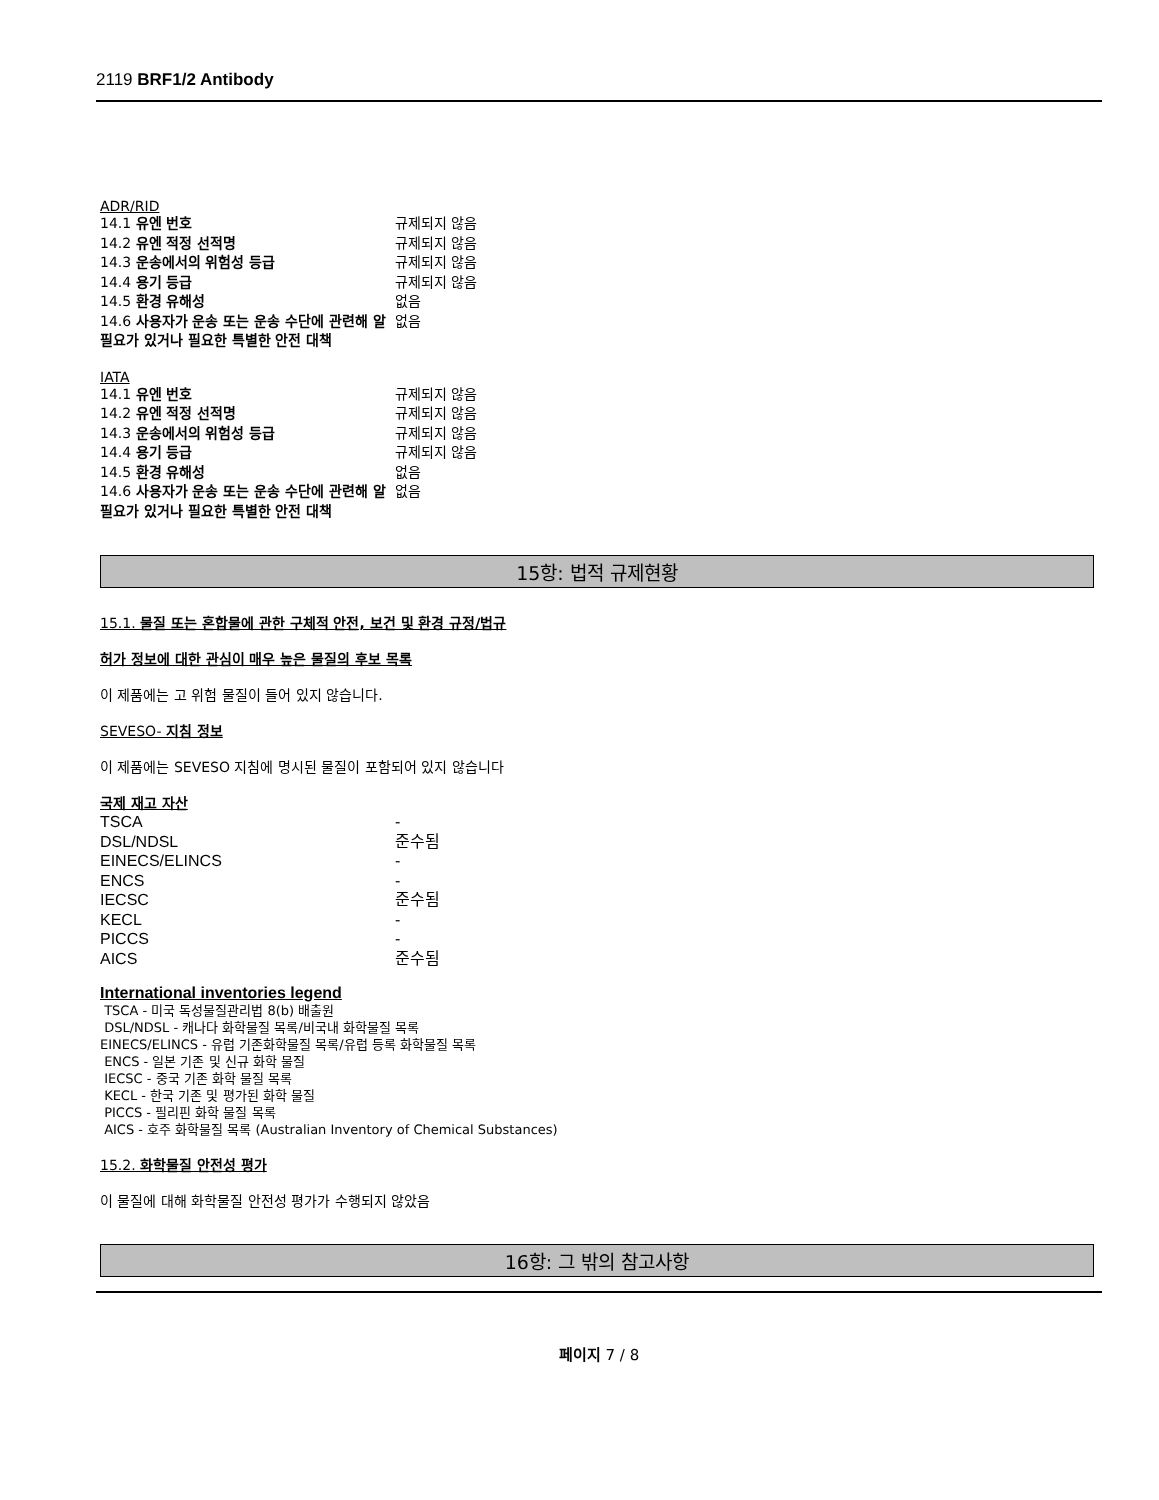2119 BRF1/2 Antibody
ADR/RID
| 14.1 유엔 번호 | 규제되지 않음 |
| 14.2 유엔 적정 선적명 | 규제되지 않음 |
| 14.3 운송에서의 위험성 등급 | 규제되지 않음 |
| 14.4 용기 등급 | 규제되지 않음 |
| 14.5 환경 유해성 | 없음 |
| 14.6 사용자가 운송 또는 운송 수단에 관련해 알 필요가 있거나 필요한 특별한 안전 대책 | 없음 |
IATA
| 14.1 유엔 번호 | 규제되지 않음 |
| 14.2 유엔 적정 선적명 | 규제되지 않음 |
| 14.3 운송에서의 위험성 등급 | 규제되지 않음 |
| 14.4 용기 등급 | 규제되지 않음 |
| 14.5 환경 유해성 | 없음 |
| 14.6 사용자가 운송 또는 운송 수단에 관련해 알 필요가 있거나 필요한 특별한 안전 대책 | 없음 |
15항: 법적 규제현황
15.1. 물질 또는 혼합물에 관한 구체적 안전, 보건 및 환경 규정/법규
허가 정보에 대한 관심이 매우 높은 물질의 후보 목록
이 제품에는 고 위험 물질이 들어 있지 않습니다.
SEVESO- 지침 정보
이 제품에는 SEVESO 지침에 명시된 물질이 포함되어 있지 않습니다
국제 재고 자산
| TSCA | - |
| DSL/NDSL | 준수됨 |
| EINECS/ELINCS | - |
| ENCS | - |
| IECSC | 준수됨 |
| KECL | - |
| PICCS | - |
| AICS | 준수됨 |
International inventories legend
TSCA - 미국 독성물질관리법 8(b) 배출원
DSL/NDSL - 캐나다 화학물질 목록/비국내 화학물질 목록
EINECS/ELINCS - 유럽 기존화학물질 목록/유럽 등록 화학물질 목록
ENCS - 일본 기존 및 신규 화학 물질
IECSC - 중국 기존 화학 물질 목록
KECL - 한국 기존 및 평가된 화학 물질
PICCS - 필리핀 화학 물질 목록
AICS - 호주 화학물질 목록 (Australian Inventory of Chemical Substances)
15.2. 화학물질 안전성 평가
이 물질에 대해 화학물질 안전성 평가가 수행되지 않았음
16항: 그 밖의 참고사항
페이지 7 / 8